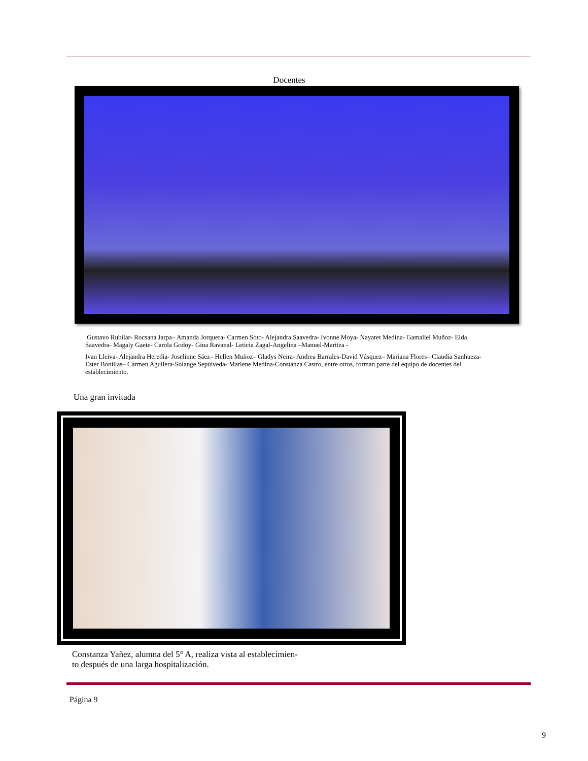Docentes
Gustavo Rubilar- Rocsana Jarpa– Amanda Jorquera- Carmen Soto- Alejandra Saavedra- Ivonne Moya- Nayaret Medina- Gamaliel Muñoz- Elda Saavedra- Magaly Gaete- Carola Godoy- Gina Ravanal- Leticia Zagal-Angelina –Manuel-Maritza -
Ivan Lleiva- Alejandra Heredia- Joselinne Sáez– Hellen Muñoz– Gladys Neira- Andrea Barrales-David Vásquez– Mariana Flores– Claudia Sanhueza-Ester Bonillas– Carmen Aguilera-Solange Sepúlveda- Marlene Medina-Constanza Castro, entre otros, forman parte del equipo de docentes del establecimiento.
Una gran invitada
Constanza Yañez, alumna del 5° A, realiza vista al establecimien-
to después de una larga hospitalización.
Página 9
9